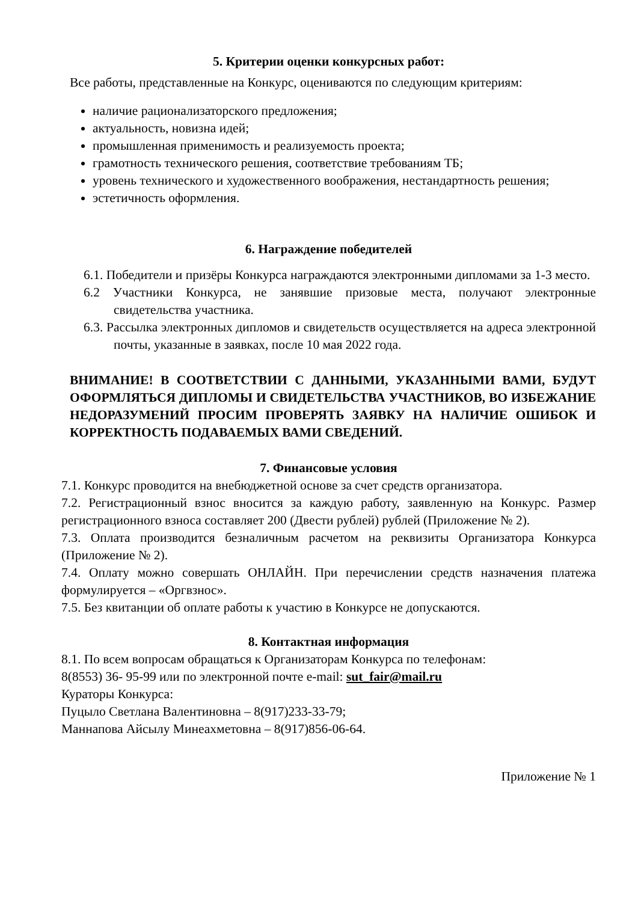5. Критерии оценки конкурсных работ:
Все работы, представленные на Конкурс, оцениваются по следующим критериям:
наличие рационализаторского предложения;
актуальность, новизна идей;
промышленная применимость и реализуемость проекта;
грамотность технического решения, соответствие требованиям ТБ;
уровень технического и художественного воображения, нестандартность решения;
эстетичность оформления.
6. Награждение победителей
6.1. Победители и призёры Конкурса награждаются электронными дипломами за 1-3 место.
6.2 Участники Конкурса, не занявшие призовые места, получают электронные свидетельства участника.
6.3. Рассылка электронных дипломов и свидетельств осуществляется на адреса электронной почты, указанные в заявках, после 10 мая 2022 года.
ВНИМАНИЕ! В СООТВЕТСТВИИ С ДАННЫМИ, УКАЗАННЫМИ ВАМИ, БУДУТ ОФОРМЛЯТЬСЯ ДИПЛОМЫ И СВИДЕТЕЛЬСТВА УЧАСТНИКОВ, ВО ИЗБЕЖАНИЕ НЕДОРАЗУМЕНИЙ ПРОСИМ ПРОВЕРЯТЬ ЗАЯВКУ НА НАЛИЧИЕ ОШИБОК И КОРРЕКТНОСТЬ ПОДАВАЕМЫХ ВАМИ СВЕДЕНИЙ.
7. Финансовые условия
7.1. Конкурс проводится на внебюджетной основе за счет средств организатора.
7.2. Регистрационный взнос вносится за каждую работу, заявленную на Конкурс. Размер регистрационного взноса составляет 200 (Двести рублей) рублей (Приложение № 2).
7.3. Оплата производится безналичным расчетом на реквизиты Организатора Конкурса (Приложение № 2).
7.4. Оплату можно совершать ОНЛАЙН. При перечислении средств назначения платежа формулируется – «Оргвзнос».
7.5. Без квитанции об оплате работы к участию в Конкурсе не допускаются.
8. Контактная информация
8.1. По всем вопросам обращаться к Организаторам Конкурса по телефонам:
8(8553) 36- 95-99 или по электронной почте e-mail: sut_fair@mail.ru
Кураторы Конкурса:
Пуцыло Светлана Валентиновна – 8(917)233-33-79;
Маннапова Айсылу Минеахметовна – 8(917)856-06-64.
Приложение № 1